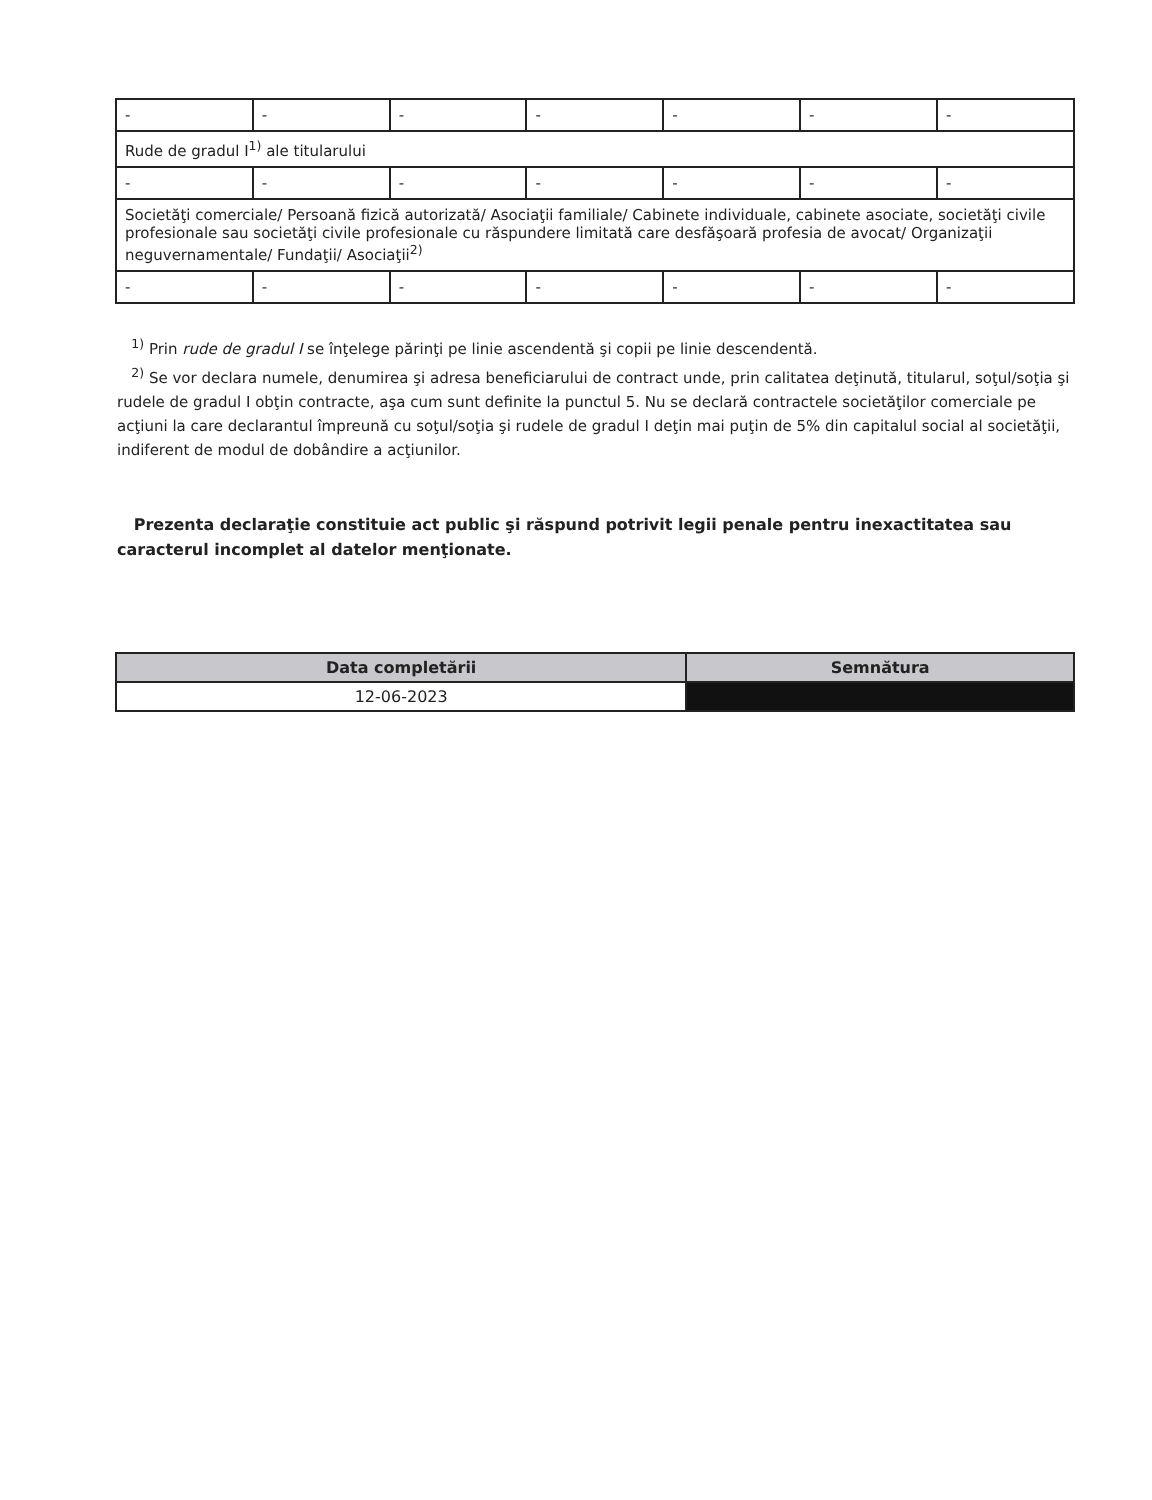| - | - | - | - | - | - | - |
| Rude de gradul I<sup>1)</sup> ale titularului | | | | | | |
| - | - | - | - | - | - | - |
| Societăţi comerciale/ Persoană fizică autorizată/ Asociaţii familiale/ Cabinete individuale, cabinete asociate, societăţi civile profesionale sau societăţi civile profesionale cu răspundere limitată care desfăşoară profesia de avocat/ Organizaţii neguvernamentale/ Fundaţii/ Asociaţii<sup>2)</sup> | | | | | | |
| - | - | - | - | - | - | - |
<sup>1)</sup> Prin rude de gradul I se înţelege părinţi pe linie ascendentă şi copii pe linie descendentă.
<sup>2)</sup> Se vor declara numele, denumirea şi adresa beneficiarului de contract unde, prin calitatea deţinută, titularul, soţul/soţia şi rudele de gradul I obţin contracte, aşa cum sunt definite la punctul 5. Nu se declară contractele societăţilor comerciale pe acţiuni la care declarantul împreună cu soţul/soţia şi rudele de gradul I deţin mai puţin de 5% din capitalul social al societăţii, indiferent de modul de dobândire a acţiunilor.
Prezenta declaraţie constituie act public şi răspund potrivit legii penale pentru inexactitatea sau caracterul incomplet al datelor menţionate.
| Data completării | Semnătura |
| --- | --- |
| 12-06-2023 | |